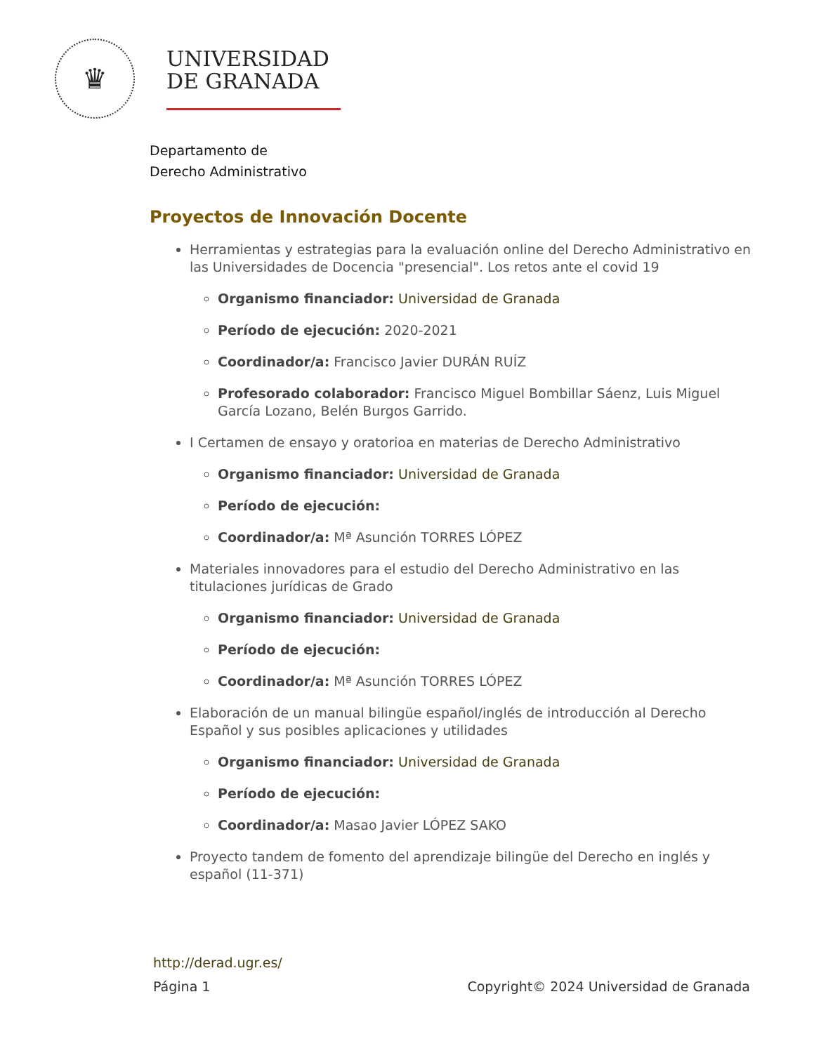♛
UNIVERSIDAD
DE GRANADA
Departamento de
Derecho Administrativo
Proyectos de Innovación Docente
Herramientas y estrategias para la evaluación online del Derecho Administrativo en las Universidades de Docencia "presencial". Los retos ante el covid 19
Organismo financiador: Universidad de Granada
Período de ejecución: 2020-2021
Coordinador/a: Francisco Javier DURÁN RUÍZ
Profesorado colaborador: Francisco Miguel Bombillar Sáenz, Luis Miguel García Lozano, Belén Burgos Garrido.
I Certamen de ensayo y oratorioa en materias de Derecho Administrativo
Organismo financiador: Universidad de Granada
Período de ejecución:
Coordinador/a: Mª Asunción TORRES LÓPEZ
Materiales innovadores para el estudio del Derecho Administrativo en las titulaciones jurídicas de Grado
Organismo financiador: Universidad de Granada
Período de ejecución:
Coordinador/a: Mª Asunción TORRES LÓPEZ
Elaboración de un manual bilingüe español/inglés de introducción al Derecho Español y sus posibles aplicaciones y utilidades
Organismo financiador: Universidad de Granada
Período de ejecución:
Coordinador/a: Masao Javier LÓPEZ SAKO
Proyecto tandem de fomento del aprendizaje bilingüe del Derecho en inglés y español (11-371)
http://derad.ugr.es/
Página 1 Copyright© 2024 Universidad de Granada